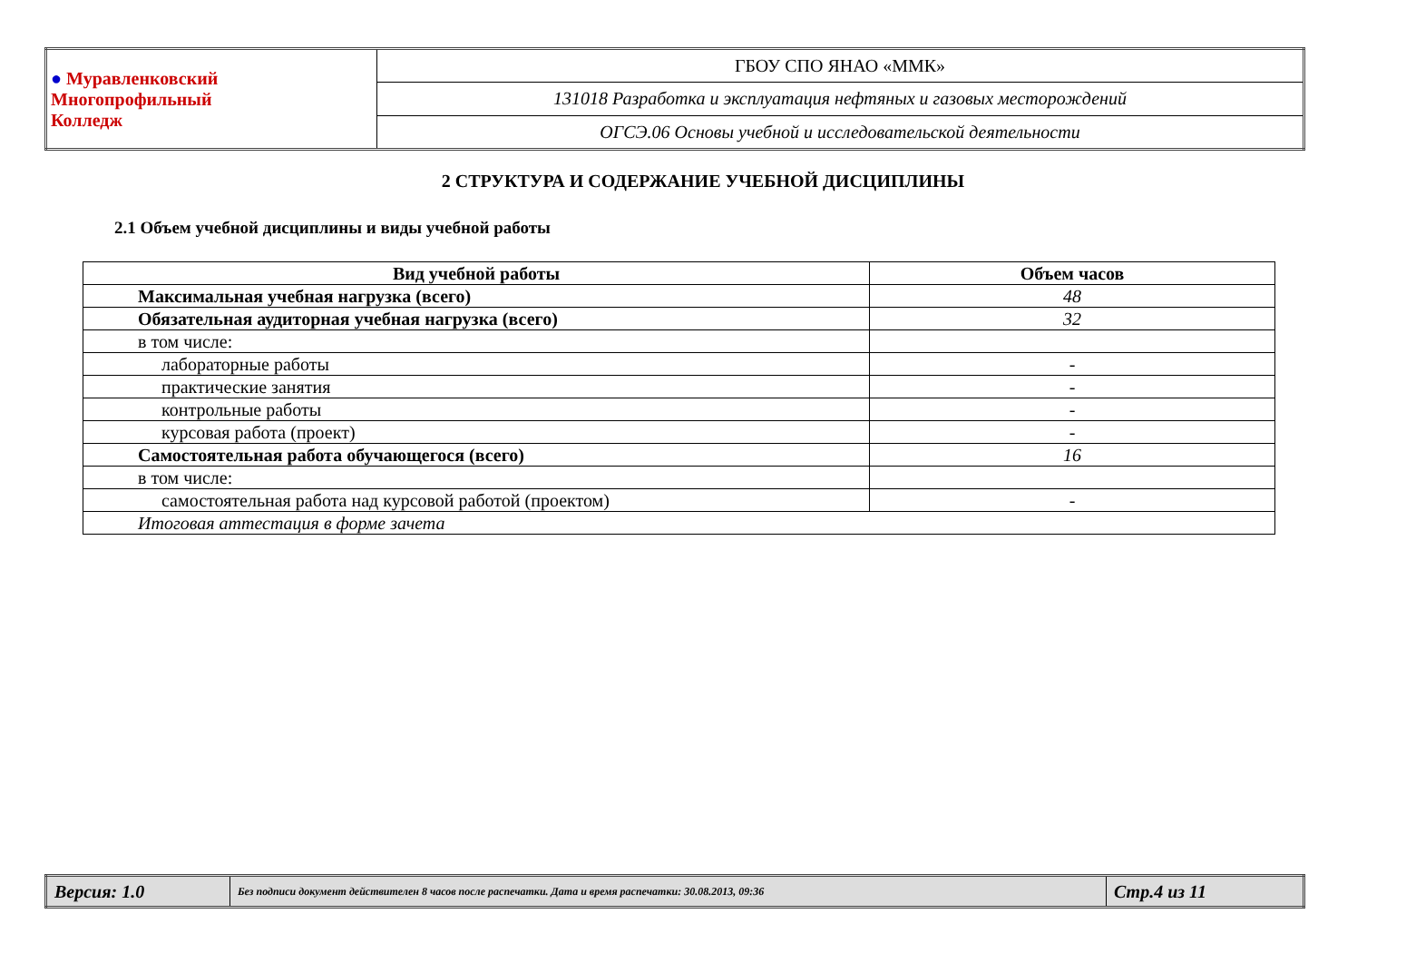| ● Муравленковский Многопрофильный Колледж | ГБОУ СПО ЯНАО «ММК» |
| | 131018 Разработка и эксплуатация нефтяных и газовых месторождений |
| | ОГСЭ.06 Основы учебной и исследовательской деятельности |
2 СТРУКТУРА И СОДЕРЖАНИЕ УЧЕБНОЙ ДИСЦИПЛИНЫ
2.1 Объем учебной дисциплины и виды учебной работы
| Вид учебной работы | Объем часов |
| --- | --- |
| Максимальная учебная нагрузка (всего) | 48 |
| Обязательная аудиторная учебная нагрузка (всего) | 32 |
| в том числе: | |
| лабораторные работы | - |
| практические занятия | - |
| контрольные работы | - |
| курсовая работа (проект) | - |
| Самостоятельная работа обучающегося (всего) | 16 |
| в том числе: | |
| самостоятельная работа над курсовой работой (проектом) | - |
| Итоговая аттестация в форме зачета | |
| Версия: 1.0 | Без подписи документ действителен 8 часов после распечатки. Дата и время распечатки: 30.08.2013, 09:36 | Стр.4 из 11 |